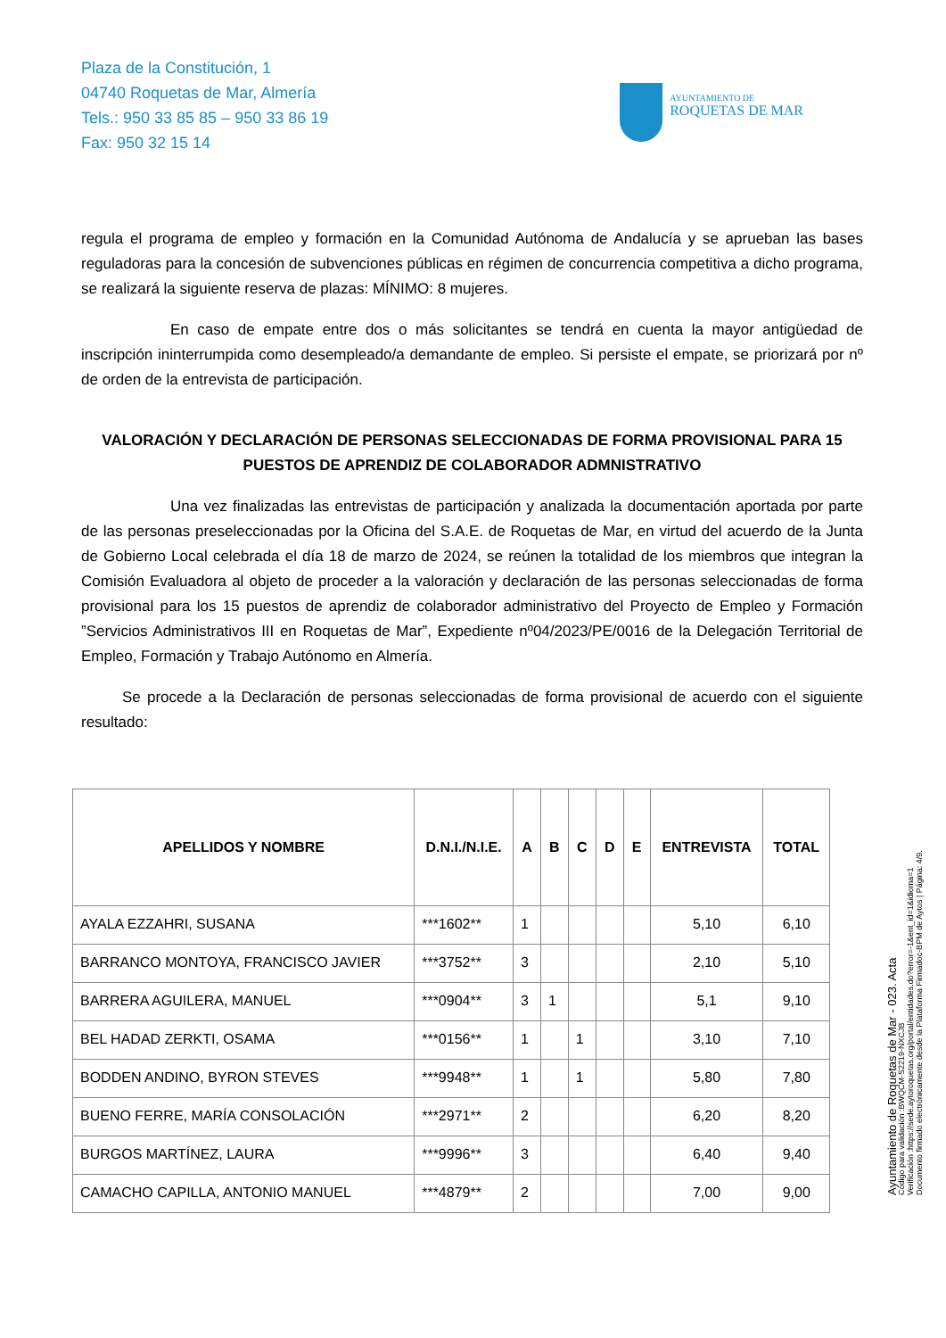Plaza de la Constitución, 1
04740 Roquetas de Mar, Almería
Tels.: 950 33 85 85 – 950 33 86 19
Fax: 950 32 15 14
AYUNTAMIENTO DE
ROQUETAS DE MAR
regula el programa de empleo y formación en la Comunidad Autónoma de Andalucía y se aprueban las bases reguladoras para la concesión de subvenciones públicas en régimen de concurrencia competitiva a dicho programa, se realizará la siguiente reserva de plazas: MÍNIMO: 8 mujeres.
En caso de empate entre dos o más solicitantes se tendrá en cuenta la mayor antigüedad de inscripción ininterrumpida como desempleado/a demandante de empleo. Si persiste el empate, se priorizará por nº de orden de la entrevista de participación.
VALORACIÓN Y DECLARACIÓN DE PERSONAS SELECCIONADAS DE FORMA PROVISIONAL PARA 15 PUESTOS DE APRENDIZ DE COLABORADOR ADMNISTRATIVO
Una vez finalizadas las entrevistas de participación y analizada la documentación aportada por parte de las personas preseleccionadas por la Oficina del S.A.E. de Roquetas de Mar, en virtud del acuerdo de la Junta de Gobierno Local celebrada el día 18 de marzo de 2024, se reúnen la totalidad de los miembros que integran la Comisión Evaluadora al objeto de proceder a la valoración y declaración de las personas seleccionadas de forma provisional para los 15 puestos de aprendiz de colaborador administrativo del Proyecto de Empleo y Formación ”Servicios Administrativos III en Roquetas de Mar”, Expediente nº04/2023/PE/0016 de la Delegación Territorial de Empleo, Formación y Trabajo Autónomo en Almería.
Se procede a la Declaración de personas seleccionadas de forma provisional de acuerdo con el siguiente resultado:
| APELLIDOS Y NOMBRE | D.N.I./N.I.E. | A | B | C | D | E | ENTREVISTA | TOTAL |
| --- | --- | --- | --- | --- | --- | --- | --- | --- |
| AYALA EZZAHRI, SUSANA | ***1602** | 1 | | | | | 5,10 | 6,10 |
| BARRANCO MONTOYA, FRANCISCO JAVIER | ***3752** | 3 | | | | | 2,10 | 5,10 |
| BARRERA AGUILERA, MANUEL | ***0904** | 3 | 1 | | | | 5,1 | 9,10 |
| BEL HADAD ZERKTI, OSAMA | ***0156** | 1 | | 1 | | | 3,10 | 7,10 |
| BODDEN ANDINO, BYRON STEVES | ***9948** | 1 | | 1 | | | 5,80 | 7,80 |
| BUENO FERRE, MARÍA CONSOLACIÓN | ***2971** | 2 | | | | | 6,20 | 8,20 |
| BURGOS MARTÍNEZ, LAURA | ***9996** | 3 | | | | | 6,40 | 9,40 |
| CAMACHO CAPILLA, ANTONIO MANUEL | ***4879** | 2 | | | | | 7,00 | 9,00 |
Ayuntamiento de Roquetas de Mar - 023. Acta
Código para validación :BWQCM-S2219-NXCJB
Verificación :https://sede.aytoroquetas.org/portal/entidades.do?error=-1&ent_id=1&idioma=1
Documento firmado electrónicamente desde la Plataforma Firmadoc-BPM de Aytos | Página: 4/9.